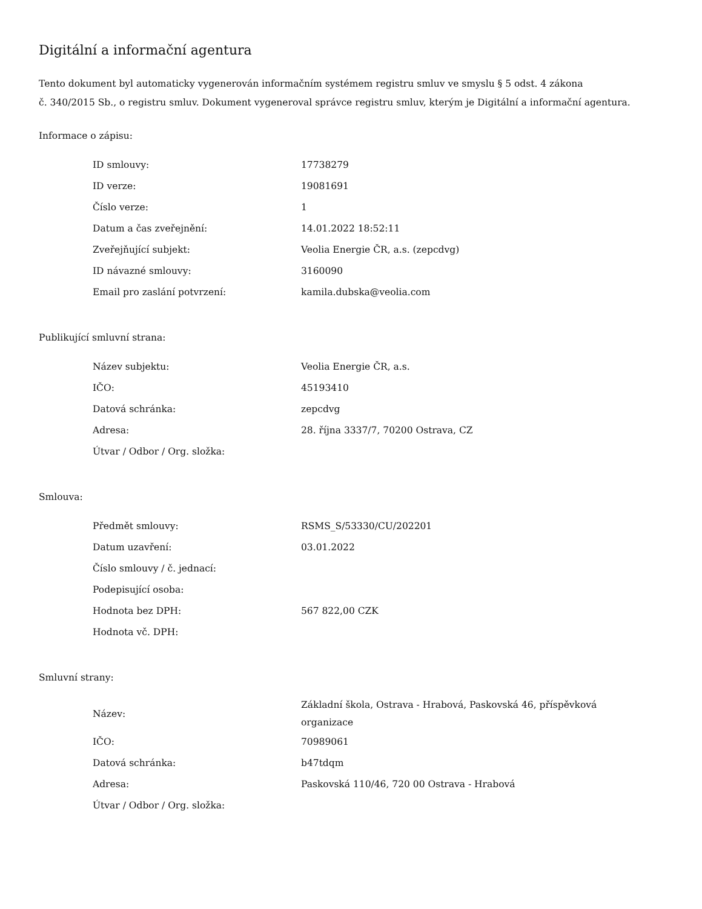Digitální a informační agentura
Tento dokument byl automaticky vygenerován informačním systémem registru smluv ve smyslu § 5 odst. 4 zákona
č. 340/2015 Sb., o registru smluv. Dokument vygeneroval správce registru smluv, kterým je Digitální a informační agentura.
Informace o zápisu:
| ID smlouvy: | 17738279 |
| ID verze: | 19081691 |
| Číslo verze: | 1 |
| Datum a čas zveřejnění: | 14.01.2022 18:52:11 |
| Zveřejňující subjekt: | Veolia Energie ČR, a.s. (zepcdvg) |
| ID návazné smlouvy: | 3160090 |
| Email pro zaslání potvrzení: | kamila.dubska@veolia.com |
Publikující smluvní strana:
| Název subjektu: | Veolia Energie ČR, a.s. |
| IČO: | 45193410 |
| Datová schránka: | zepcdvg |
| Adresa: | 28. října 3337/7, 70200 Ostrava, CZ |
| Útvar / Odbor / Org. složka: | |
Smlouva:
| Předmět smlouvy: | RSMS_S/53330/CU/202201 |
| Datum uzavření: | 03.01.2022 |
| Číslo smlouvy / č. jednací: | |
| Podepisující osoba: | |
| Hodnota bez DPH: | 567 822,00 CZK |
| Hodnota vč. DPH: | |
Smluvní strany:
| Název: | Základní škola, Ostrava - Hrabová, Paskovská 46, příspěvková organizace |
| IČO: | 70989061 |
| Datová schránka: | b47tdqm |
| Adresa: | Paskovská 110/46, 720 00 Ostrava - Hrabová |
| Útvar / Odbor / Org. složka: | |